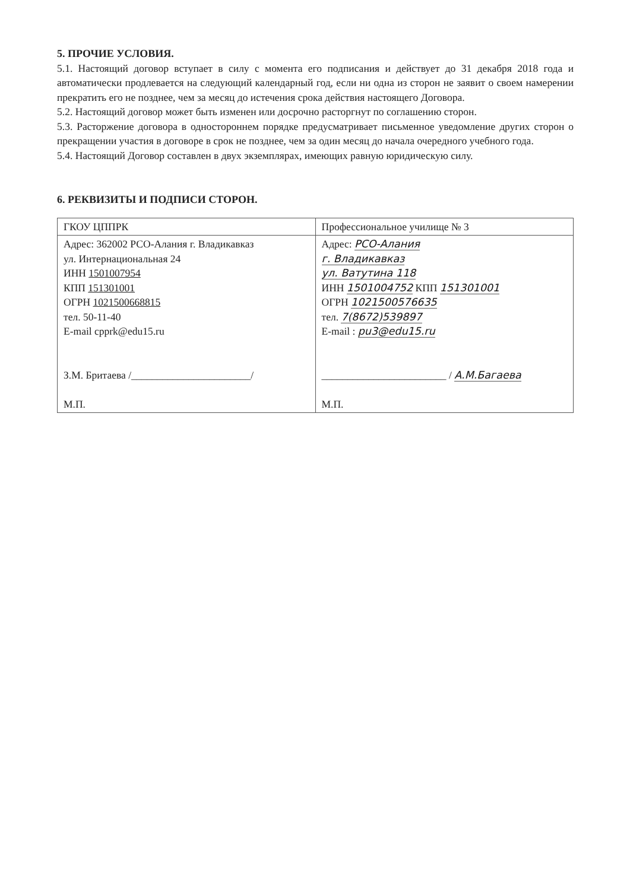5. ПРОЧИЕ УСЛОВИЯ.
5.1. Настоящий договор вступает в силу с момента его подписания и действует до 31 декабря 2018 года и автоматически продлевается на следующий календарный год, если ни одна из сторон не заявит о своем намерении прекратить его не позднее, чем за месяц до истечения срока действия настоящего Договора.
5.2. Настоящий договор может быть изменен или досрочно расторгнут по соглашению сторон.
5.3. Расторжение договора в одностороннем порядке предусматривает письменное уведомление других сторон о прекращении участия в договоре в срок не позднее, чем за один месяц до начала очередного учебного года.
5.4. Настоящий Договор составлен в двух экземплярах, имеющих равную юридическую силу.
6. РЕКВИЗИТЫ И ПОДПИСИ СТОРОН.
| ГКОУ ЦППРК | Профессиональное училище № 3 |
| Адрес: 362002 РСО-Алания г. Владикавказ ул. Интернациональная 24 ИНН 1501007954 КПП 151301001 ОГРН 1021500668815 тел. 50-11-40 E-mail cpprk@edu15.ru З.М. Бритаева /_______________________/ М.П. | Адрес: РСО-Алания г. Владикавказ ул. Ватутина 118 ИНН 1501004752 КПП 151301001 ОГРН 1021500576635 тел. 7(8672)539897 E-mail : pu3@edu15.ru ________________________ / А.М.Багаева М.П. |